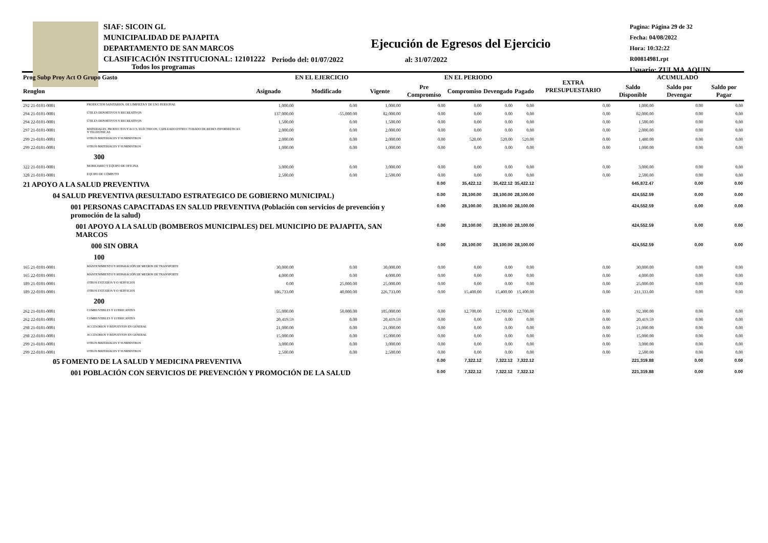SIAF: SICOIN GL
MUNICIPALIDAD DE PAJAPITA
DEPARTAMENTO DE SAN MARCOS
CLASIFICACIÓN INSTITUCIONAL: 12101222
Pagina: Página 29 de 32
Fecha: 04/08/2022
Hora: 10:32:22
R00814981.rpt
Usuario: ZULMA.AQUIN
Ejecución de Egresos del Ejercicio
Todos los programas Periodo del: 01/07/2022 al: 31/07/2022
| Prog Subp Proy Act O Grupo Gasto | | EN EL EJERCICIO | | | EN EL PERIODO | | | | EXTRA PRESUPUESTARIO | ACUMULADO | | |
| --- | --- | --- | --- | --- | --- | --- | --- | --- | --- | --- | --- | --- |
| Renglon | | Asignado | Modificado | Vigente | Pre Compromiso | Compromiso | Devengado | Pagado | | Saldo Disponible | Saldo por Devengar | Saldo por Pagar |
| 292 21-0101-0001 | PRODUCTOS SANITARIOS, DE LIMPIEZA Y DE USO PERSONAL | 1,000.00 | 0.00 | 1,000.00 | 0.00 | 0.00 | 0.00 | 0.00 | 0.00 | 1,000.00 | 0.00 | 0.00 |
| 294 21-0101-0001 | ÚTILES DEPORTIVOS Y RECREATIVOS | 137,000.00 | -55,000.00 | 82,000.00 | 0.00 | 0.00 | 0.00 | 0.00 | 0.00 | 82,000.00 | 0.00 | 0.00 |
| 294 22-0101-0001 | ÚTILES DEPORTIVOS Y RECREATIVOS | 1,500.00 | 0.00 | 1,500.00 | 0.00 | 0.00 | 0.00 | 0.00 | 0.00 | 1,500.00 | 0.00 | 0.00 |
| 297 21-0101-0001 | MATERIALES, PRODUCTOS Y ACCS. ELÉCTRICOS, CABLEADO ESTRUCTURADO DE REDES INFORMÁTICAS Y TELEFÓNICAS | 2,000.00 | 0.00 | 2,000.00 | 0.00 | 0.00 | 0.00 | 0.00 | 0.00 | 2,000.00 | 0.00 | 0.00 |
| 299 21-0101-0001 | OTROS MATERIALES Y SUMINISTROS | 2,000.00 | 0.00 | 2,000.00 | 0.00 | 520.00 | 520.00 | 520.00 | 0.00 | 1,480.00 | 0.00 | 0.00 |
| 299 22-0101-0001 | OTROS MATERIALES Y SUMINISTROS | 1,000.00 | 0.00 | 1,000.00 | 0.00 | 0.00 | 0.00 | 0.00 | 0.00 | 1,000.00 | 0.00 | 0.00 |
| 300 | | | | | | | | | | | | |
| 322 21-0101-0001 | MOBILIARIO Y EQUIPO DE OFICINA | 3,000.00 | 0.00 | 3,000.00 | 0.00 | 0.00 | 0.00 | 0.00 | 0.00 | 3,000.00 | 0.00 | 0.00 |
| 328 21-0101-0001 | EQUIPO DE CÓMPUTO | 2,500.00 | 0.00 | 2,500.00 | 0.00 | 0.00 | 0.00 | 0.00 | 0.00 | 2,500.00 | 0.00 | 0.00 |
| 21 APOYO A LA SALUD PREVENTIVA | | | | | 0.00 | 35,422.12 | 35,422.12 | 35,422.12 | | 645,872.47 | 0.00 | 0.00 |
| 04 SALUD PREVENTIVA (RESULTADO ESTRATEGICO DE GOBIERNO MUNICIPAL) | | | | | 0.00 | 28,100.00 | 28,100.00 | 28,100.00 | | 424,552.59 | 0.00 | 0.00 |
| 001 PERSONAS CAPACITADAS EN SALUD PREVENTIVA (Población con servicios de prevención y promoción de la salud) | | | | | 0.00 | 28,100.00 | 28,100.00 | 28,100.00 | | 424,552.59 | 0.00 | 0.00 |
| 001 APOYO A LA SALUD (BOMBEROS MUNICIPALES) DEL MUNICIPIO DE PAJAPITA, SAN MARCOS | | | | | 0.00 | 28,100.00 | 28,100.00 | 28,100.00 | | 424,552.59 | 0.00 | 0.00 |
| 000 SIN OBRA | | | | | 0.00 | 28,100.00 | 28,100.00 | 28,100.00 | | 424,552.59 | 0.00 | 0.00 |
| 100 | | | | | | | | | | | | |
| 165 21-0101-0001 | MANTENIMIENTO Y REPARACIÓN DE MEDIOS DE TRANSPORTE | 30,000.00 | 0.00 | 30,000.00 | 0.00 | 0.00 | 0.00 | 0.00 | 0.00 | 30,000.00 | 0.00 | 0.00 |
| 165 22-0101-0001 | MANTENIMIENTO Y REPARACIÓN DE MEDIOS DE TRANSPORTE | 4,000.00 | 0.00 | 4,000.00 | 0.00 | 0.00 | 0.00 | 0.00 | 0.00 | 4,000.00 | 0.00 | 0.00 |
| 189 21-0101-0001 | OTROS ESTUDIOS Y/O SERVICIOS | 0.00 | 25,000.00 | 25,000.00 | 0.00 | 0.00 | 0.00 | 0.00 | 0.00 | 25,000.00 | 0.00 | 0.00 |
| 189 22-0101-0001 | OTROS ESTUDIOS Y/O SERVICIOS | 186,733.00 | 40,000.00 | 226,733.00 | 0.00 | 15,400.00 | 15,400.00 | 15,400.00 | 0.00 | 211,333.00 | 0.00 | 0.00 |
| 200 | | | | | | | | | | | | |
| 262 21-0101-0001 | COMBUSTIBLES Y LUBRICANTES | 55,000.00 | 50,000.00 | 105,000.00 | 0.00 | 12,700.00 | 12,700.00 | 12,700.00 | 0.00 | 92,300.00 | 0.00 | 0.00 |
| 262 22-0101-0001 | COMBUSTIBLES Y LUBRICANTES | 20,419.59 | 0.00 | 20,419.59 | 0.00 | 0.00 | 0.00 | 0.00 | 0.00 | 20,419.59 | 0.00 | 0.00 |
| 298 21-0101-0001 | ACCESORIOS Y REPUESTOS EN GENERAL | 21,000.00 | 0.00 | 21,000.00 | 0.00 | 0.00 | 0.00 | 0.00 | 0.00 | 21,000.00 | 0.00 | 0.00 |
| 298 22-0101-0001 | ACCESORIOS Y REPUESTOS EN GENERAL | 15,000.00 | 0.00 | 15,000.00 | 0.00 | 0.00 | 0.00 | 0.00 | 0.00 | 15,000.00 | 0.00 | 0.00 |
| 299 21-0101-0001 | OTROS MATERIALES Y SUMINISTROS | 3,000.00 | 0.00 | 3,000.00 | 0.00 | 0.00 | 0.00 | 0.00 | 0.00 | 3,000.00 | 0.00 | 0.00 |
| 299 22-0101-0001 | OTROS MATERIALES Y SUMINISTROS | 2,500.00 | 0.00 | 2,500.00 | 0.00 | 0.00 | 0.00 | 0.00 | 0.00 | 2,500.00 | 0.00 | 0.00 |
| 05 FOMENTO DE LA SALUD Y MEDICINA PREVENTIVA | | | | | 0.00 | 7,322.12 | 7,322.12 | 7,322.12 | | 221,319.88 | 0.00 | 0.00 |
| 001 POBLACIÓN CON SERVICIOS DE PREVENCIÓN Y PROMOCIÓN DE LA SALUD | | | | | 0.00 | 7,322.12 | 7,322.12 | 7,322.12 | | 221,319.88 | 0.00 | 0.00 |